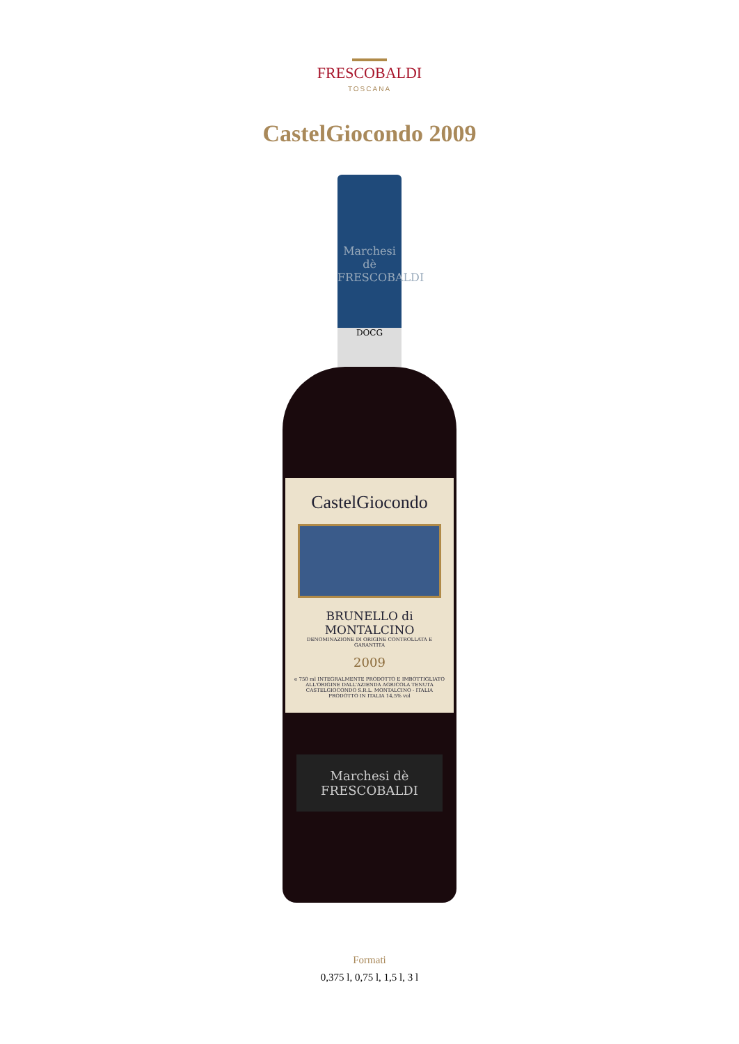FRESCOBALDI
TOSCANA
CastelGiocondo 2009
Marchesi dè FRESCOBALDI
DOCG
CastelGiocondo
BRUNELLO di MONTALCINO
DENOMINAZIONE DI ORIGINE CONTROLLATA E GARANTITA
2009
e 750 ml INTEGRALMENTE PRODOTTO E IMBOTTIGLIATO ALL'ORIGINE DALL'AZIENDA AGRICOLA TENUTA CASTELGIOCONDO S.R.L. MONTALCINO - ITALIA PRODOTTO IN ITALIA 14,5% vol
Marchesi dè FRESCOBALDI
Formati
0,375 l, 0,75 l, 1,5 l, 3 l